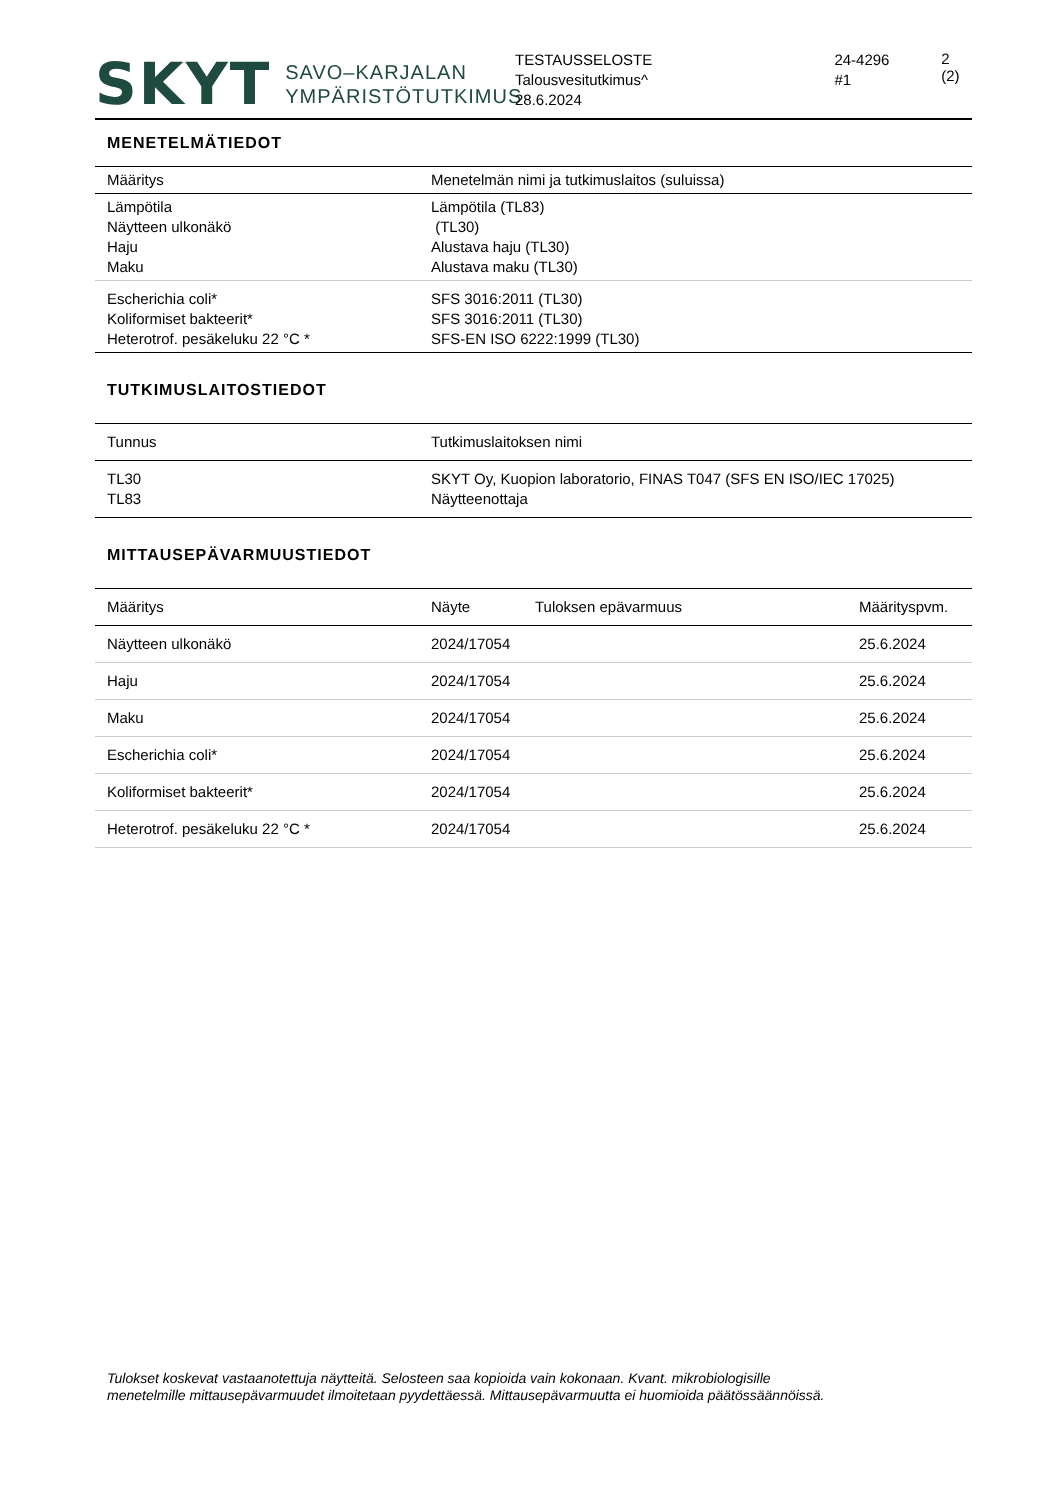SKYT SAVO–KARJALAN
YMPÄRISTÖTUTKIMUS
TESTAUSSELOSTE
Talousvesitutkimus^
28.6.2024
24-4296
#1
2 (2)
MENETELMÄTIEDOT
| Määritys | Menetelmän nimi ja tutkimuslaitos (suluissa) |
| --- | --- |
| Lämpötila Näytteen ulkonäkö Haju Maku | Lämpötila (TL83) (TL30) Alustava haju (TL30) Alustava maku (TL30) |
| Escherichia coli* Koliformiset bakteerit* Heterotrof. pesäkeluku 22 °C * | SFS 3016:2011 (TL30) SFS 3016:2011 (TL30) SFS-EN ISO 6222:1999 (TL30) |
TUTKIMUSLAITOSTIEDOT
| Tunnus | Tutkimuslaitoksen nimi |
| --- | --- |
| TL30 TL83 | SKYT Oy, Kuopion laboratorio, FINAS T047 (SFS EN ISO/IEC 17025) Näytteenottaja |
MITTAUSEPÄVARMUUSTIEDOT
| Määritys | Näyte | Tuloksen epävarmuus | Määrityspvm. |
| --- | --- | --- | --- |
| Näytteen ulkonäkö | 2024/17054 | | 25.6.2024 |
| Haju | 2024/17054 | | 25.6.2024 |
| Maku | 2024/17054 | | 25.6.2024 |
| Escherichia coli* | 2024/17054 | | 25.6.2024 |
| Koliformiset bakteerit* | 2024/17054 | | 25.6.2024 |
| Heterotrof. pesäkeluku 22 °C * | 2024/17054 | | 25.6.2024 |
Tulokset koskevat vastaanotettuja näytteitä. Selosteen saa kopioida vain kokonaan. Kvant. mikrobiologisille
menetelmille mittausepävarmuudet ilmoitetaan pyydettäessä. Mittausepävarmuutta ei huomioida päätössäännöissä.